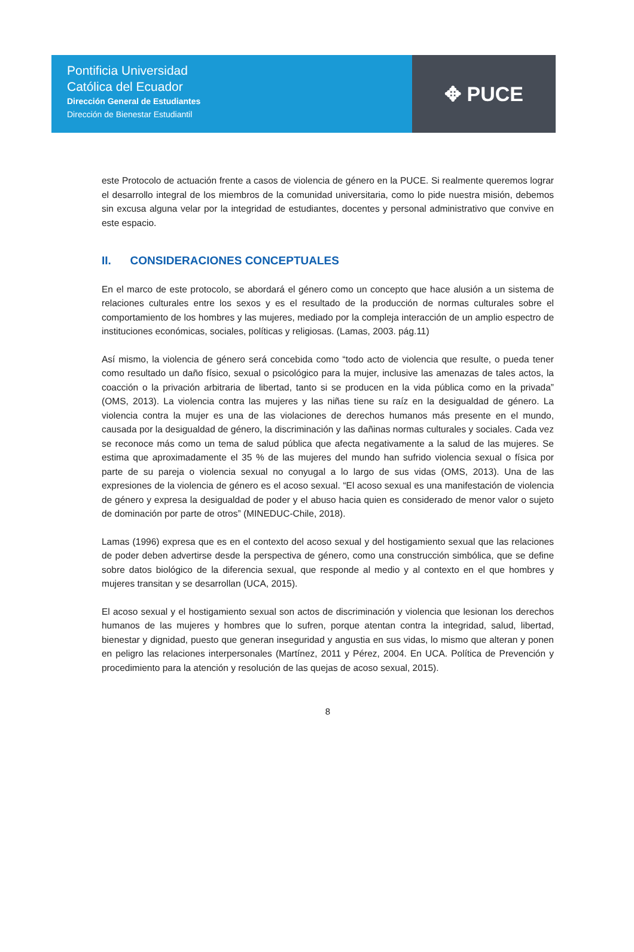Pontificia Universidad
Católica del Ecuador
Dirección General de Estudiantes
Dirección de Bienestar Estudiantil
✥ PUCE
este Protocolo de actuación frente a casos de violencia de género en la PUCE. Si realmente queremos lograr el desarrollo integral de los miembros de la comunidad universitaria, como lo pide nuestra misión, debemos sin excusa alguna velar por la integridad de estudiantes, docentes y personal administrativo que convive en este espacio.
II. CONSIDERACIONES CONCEPTUALES
En el marco de este protocolo, se abordará el género como un concepto que hace alusión a un sistema de relaciones culturales entre los sexos y es el resultado de la producción de normas culturales sobre el comportamiento de los hombres y las mujeres, mediado por la compleja interacción de un amplio espectro de instituciones económicas, sociales, políticas y religiosas. (Lamas, 2003. pág.11)
Así mismo, la violencia de género será concebida como “todo acto de violencia que resulte, o pueda tener como resultado un daño físico, sexual o psicológico para la mujer, inclusive las amenazas de tales actos, la coacción o la privación arbitraria de libertad, tanto si se producen en la vida pública como en la privada” (OMS, 2013). La violencia contra las mujeres y las niñas tiene su raíz en la desigualdad de género. La violencia contra la mujer es una de las violaciones de derechos humanos más presente en el mundo, causada por la desigualdad de género, la discriminación y las dañinas normas culturales y sociales. Cada vez se reconoce más como un tema de salud pública que afecta negativamente a la salud de las mujeres. Se estima que aproximadamente el 35 % de las mujeres del mundo han sufrido violencia sexual o física por parte de su pareja o violencia sexual no conyugal a lo largo de sus vidas (OMS, 2013). Una de las expresiones de la violencia de género es el acoso sexual. “El acoso sexual es una manifestación de violencia de género y expresa la desigualdad de poder y el abuso hacia quien es considerado de menor valor o sujeto de dominación por parte de otros” (MINEDUC-Chile, 2018).
Lamas (1996) expresa que es en el contexto del acoso sexual y del hostigamiento sexual que las relaciones de poder deben advertirse desde la perspectiva de género, como una construcción simbólica, que se define sobre datos biológico de la diferencia sexual, que responde al medio y al contexto en el que hombres y mujeres transitan y se desarrollan (UCA, 2015).
El acoso sexual y el hostigamiento sexual son actos de discriminación y violencia que lesionan los derechos humanos de las mujeres y hombres que lo sufren, porque atentan contra la integridad, salud, libertad, bienestar y dignidad, puesto que generan inseguridad y angustia en sus vidas, lo mismo que alteran y ponen en peligro las relaciones interpersonales (Martínez, 2011 y Pérez, 2004. En UCA. Política de Prevención y procedimiento para la atención y resolución de las quejas de acoso sexual, 2015).
8